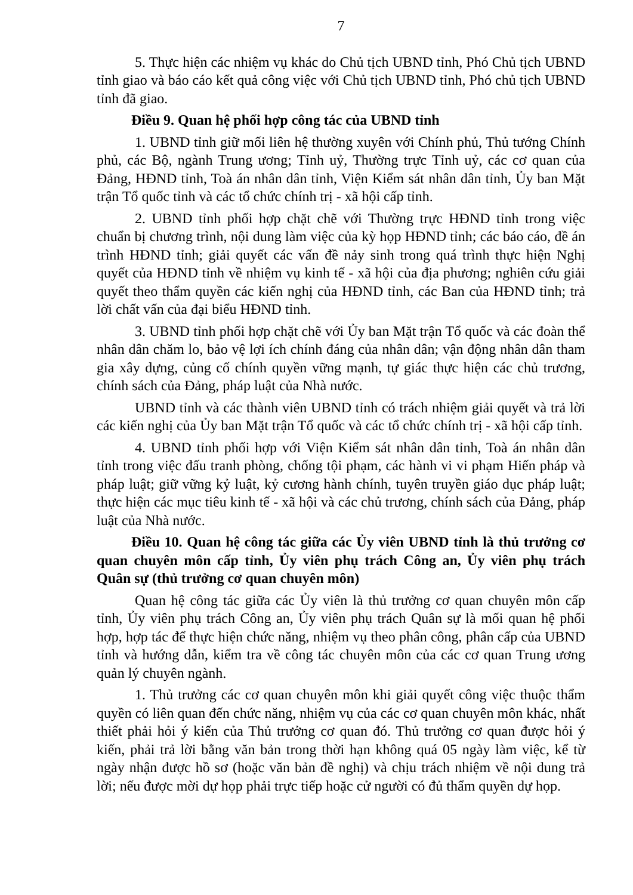7
5. Thực hiện các nhiệm vụ khác do Chủ tịch UBND tỉnh, Phó Chủ tịch UBND tỉnh giao và báo cáo kết quả công việc với Chủ tịch UBND tỉnh, Phó chủ tịch UBND tỉnh đã giao.
Điều 9. Quan hệ phối hợp công tác của UBND tỉnh
1. UBND tỉnh giữ mối liên hệ thường xuyên với Chính phủ, Thủ tướng Chính phủ, các Bộ, ngành Trung ương; Tỉnh uỷ, Thường trực Tỉnh uỷ, các cơ quan của Đảng, HĐND tỉnh, Toà án nhân dân tỉnh, Viện Kiểm sát nhân dân tỉnh, Ủy ban Mặt trận Tổ quốc tỉnh và các tổ chức chính trị - xã hội cấp tỉnh.
2. UBND tỉnh phối hợp chặt chẽ với Thường trực HĐND tỉnh trong việc chuẩn bị chương trình, nội dung làm việc của kỳ họp HĐND tỉnh; các báo cáo, đề án trình HĐND tỉnh; giải quyết các vấn đề nảy sinh trong quá trình thực hiện Nghị quyết của HĐND tỉnh về nhiệm vụ kinh tế - xã hội của địa phương; nghiên cứu giải quyết theo thẩm quyền các kiến nghị của HĐND tỉnh, các Ban của HĐND tỉnh; trả lời chất vấn của đại biểu HĐND tỉnh.
3. UBND tỉnh phối hợp chặt chẽ với Ủy ban Mặt trận Tổ quốc và các đoàn thể nhân dân chăm lo, bảo vệ lợi ích chính đáng của nhân dân; vận động nhân dân tham gia xây dựng, củng cố chính quyền vững mạnh, tự giác thực hiện các chủ trương, chính sách của Đảng, pháp luật của Nhà nước.
UBND tỉnh và các thành viên UBND tỉnh có trách nhiệm giải quyết và trả lời các kiến nghị của Ủy ban Mặt trận Tổ quốc và các tổ chức chính trị - xã hội cấp tỉnh.
4. UBND tỉnh phối hợp với Viện Kiểm sát nhân dân tỉnh, Toà án nhân dân tỉnh trong việc đấu tranh phòng, chống tội phạm, các hành vi vi phạm Hiến pháp và pháp luật; giữ vững kỷ luật, kỷ cương hành chính, tuyên truyền giáo dục pháp luật; thực hiện các mục tiêu kinh tế - xã hội và các chủ trương, chính sách của Đảng, pháp luật của Nhà nước.
Điều 10. Quan hệ công tác giữa các Ủy viên UBND tỉnh là thủ trưởng cơ quan chuyên môn cấp tỉnh, Ủy viên phụ trách Công an, Ủy viên phụ trách Quân sự (thủ trưởng cơ quan chuyên môn)
Quan hệ công tác giữa các Ủy viên là thủ trưởng cơ quan chuyên môn cấp tỉnh, Ủy viên phụ trách Công an, Ủy viên phụ trách Quân sự là mối quan hệ phối hợp, hợp tác để thực hiện chức năng, nhiệm vụ theo phân công, phân cấp của UBND tỉnh và hướng dẫn, kiểm tra về công tác chuyên môn của các cơ quan Trung ương quản lý chuyên ngành.
1. Thủ trưởng các cơ quan chuyên môn khi giải quyết công việc thuộc thẩm quyền có liên quan đến chức năng, nhiệm vụ của các cơ quan chuyên môn khác, nhất thiết phải hỏi ý kiến của Thủ trưởng cơ quan đó. Thủ trưởng cơ quan được hỏi ý kiến, phải trả lời bằng văn bản trong thời hạn không quá 05 ngày làm việc, kể từ ngày nhận được hồ sơ (hoặc văn bản đề nghị) và chịu trách nhiệm về nội dung trả lời; nếu được mời dự họp phải trực tiếp hoặc cử người có đủ thẩm quyền dự họp.